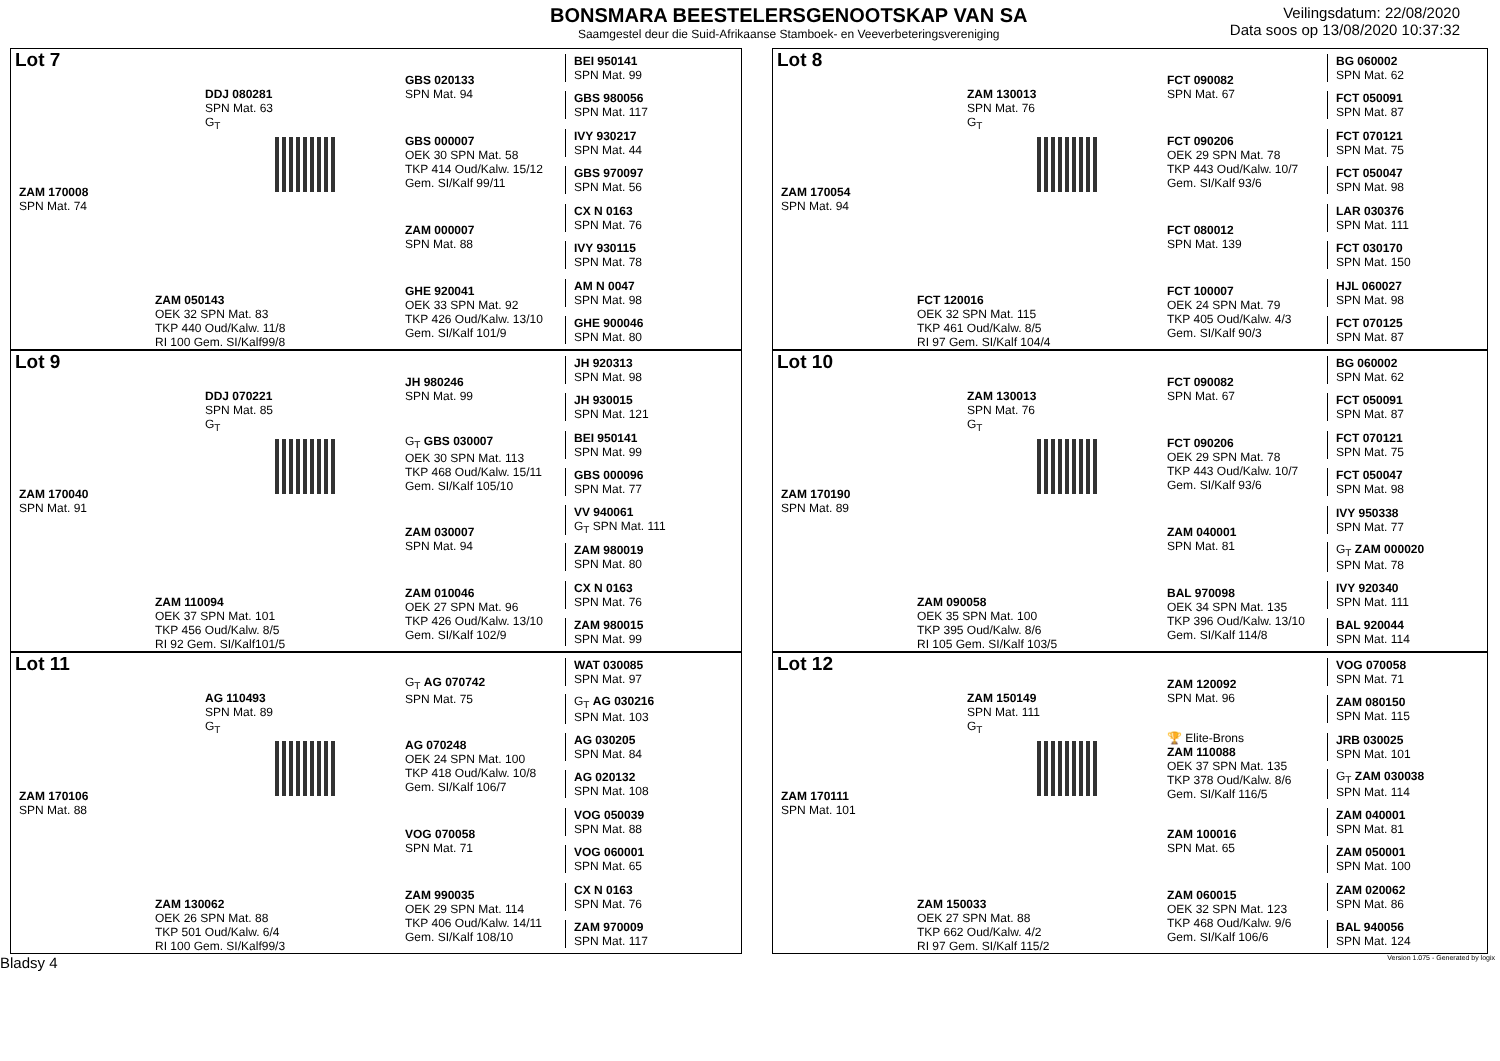BONSMARA BEESTELERSGENOOTSKAP VAN SA
Saamgestel deur die Suid-Afrikaanse Stamboek- en Veeverbeteringsvereniging
Veilingsdatum: 22/08/2020
Data soos op 13/08/2020 10:37:32
Lot 7
ZAM 170008
SPN Mat. 74
DDJ 080281
SPN Mat. 63
G<sub>T</sub>
ZAM 050143
OEK 32 SPN Mat. 83
TKP 440 Oud/Kalw. 11/8
RI 100 Gem. SI/Kalf99/8
GBS 020133
SPN Mat. 94
GBS 000007
OEK 30 SPN Mat. 58
TKP 414 Oud/Kalw. 15/12
Gem. SI/Kalf 99/11
ZAM 000007
SPN Mat. 88
GHE 920041
OEK 33 SPN Mat. 92
TKP 426 Oud/Kalw. 13/10
Gem. SI/Kalf 101/9
BEI 950141
SPN Mat. 99
GBS 980056
SPN Mat. 117
IVY 930217
SPN Mat. 44
GBS 970097
SPN Mat. 56
CX N 0163
SPN Mat. 76
IVY 930115
SPN Mat. 78
AM N 0047
SPN Mat. 98
GHE 900046
SPN Mat. 80
Lot 8
ZAM 170054
SPN Mat. 94
ZAM 130013
SPN Mat. 76
G<sub>T</sub>
FCT 120016
OEK 32 SPN Mat. 115
TKP 461 Oud/Kalw. 8/5
RI 97 Gem. SI/Kalf 104/4
FCT 090082
SPN Mat. 67
FCT 090206
OEK 29 SPN Mat. 78
TKP 443 Oud/Kalw. 10/7
Gem. SI/Kalf 93/6
FCT 080012
SPN Mat. 139
FCT 100007
OEK 24 SPN Mat. 79
TKP 405 Oud/Kalw. 4/3
Gem. SI/Kalf 90/3
BG 060002
SPN Mat. 62
FCT 050091
SPN Mat. 87
FCT 070121
SPN Mat. 75
FCT 050047
SPN Mat. 98
LAR 030376
SPN Mat. 111
FCT 030170
SPN Mat. 150
HJL 060027
SPN Mat. 98
FCT 070125
SPN Mat. 87
Lot 9
ZAM 170040
SPN Mat. 91
DDJ 070221
SPN Mat. 85
G<sub>T</sub>
ZAM 110094
OEK 37 SPN Mat. 101
TKP 456 Oud/Kalw. 8/5
RI 92 Gem. SI/Kalf101/5
JH 980246
SPN Mat. 99
G<sub>T</sub> GBS 030007
OEK 30 SPN Mat. 113
TKP 468 Oud/Kalw. 15/11
Gem. SI/Kalf 105/10
ZAM 030007
SPN Mat. 94
ZAM 010046
OEK 27 SPN Mat. 96
TKP 426 Oud/Kalw. 13/10
Gem. SI/Kalf 102/9
JH 920313
SPN Mat. 98
JH 930015
SPN Mat. 121
BEI 950141
SPN Mat. 99
GBS 000096
SPN Mat. 77
VV 940061
G<sub>T</sub> SPN Mat. 111
ZAM 980019
SPN Mat. 80
CX N 0163
SPN Mat. 76
ZAM 980015
SPN Mat. 99
Lot 10
ZAM 170190
SPN Mat. 89
ZAM 130013
SPN Mat. 76
G<sub>T</sub>
ZAM 090058
OEK 35 SPN Mat. 100
TKP 395 Oud/Kalw. 8/6
RI 105 Gem. SI/Kalf 103/5
FCT 090082
SPN Mat. 67
FCT 090206
OEK 29 SPN Mat. 78
TKP 443 Oud/Kalw. 10/7
Gem. SI/Kalf 93/6
ZAM 040001
SPN Mat. 81
BAL 970098
OEK 34 SPN Mat. 135
TKP 396 Oud/Kalw. 13/10
Gem. SI/Kalf 114/8
BG 060002
SPN Mat. 62
FCT 050091
SPN Mat. 87
FCT 070121
SPN Mat. 75
FCT 050047
SPN Mat. 98
IVY 950338
SPN Mat. 77
G<sub>T</sub> ZAM 000020
SPN Mat. 78
IVY 920340
SPN Mat. 111
BAL 920044
SPN Mat. 114
Lot 11
ZAM 170106
SPN Mat. 88
AG 110493
SPN Mat. 89
G<sub>T</sub>
ZAM 130062
OEK 26 SPN Mat. 88
TKP 501 Oud/Kalw. 6/4
RI 100 Gem. SI/Kalf99/3
G<sub>T</sub> AG 070742
SPN Mat. 75
AG 070248
OEK 24 SPN Mat. 100
TKP 418 Oud/Kalw. 10/8
Gem. SI/Kalf 106/7
VOG 070058
SPN Mat. 71
ZAM 990035
OEK 29 SPN Mat. 114
TKP 406 Oud/Kalw. 14/11
Gem. SI/Kalf 108/10
WAT 030085
SPN Mat. 97
G<sub>T</sub> AG 030216
SPN Mat. 103
AG 030205
SPN Mat. 84
AG 020132
SPN Mat. 108
VOG 050039
SPN Mat. 88
VOG 060001
SPN Mat. 65
CX N 0163
SPN Mat. 76
ZAM 970009
SPN Mat. 117
Lot 12
ZAM 170111
SPN Mat. 101
ZAM 150149
SPN Mat. 111
G<sub>T</sub>
ZAM 150033
OEK 27 SPN Mat. 88
TKP 662 Oud/Kalw. 4/2
RI 97 Gem. SI/Kalf 115/2
ZAM 120092
SPN Mat. 96
🏆 Elite-Brons
ZAM 110088
OEK 37 SPN Mat. 135
TKP 378 Oud/Kalw. 8/6
Gem. SI/Kalf 116/5
ZAM 100016
SPN Mat. 65
ZAM 060015
OEK 32 SPN Mat. 123
TKP 468 Oud/Kalw. 9/6
Gem. SI/Kalf 106/6
VOG 070058
SPN Mat. 71
ZAM 080150
SPN Mat. 115
JRB 030025
SPN Mat. 101
G<sub>T</sub> ZAM 030038
SPN Mat. 114
ZAM 040001
SPN Mat. 81
ZAM 050001
SPN Mat. 100
ZAM 020062
SPN Mat. 86
BAL 940056
SPN Mat. 124
Bladsy 4 Version 1.075 - Generated by logix